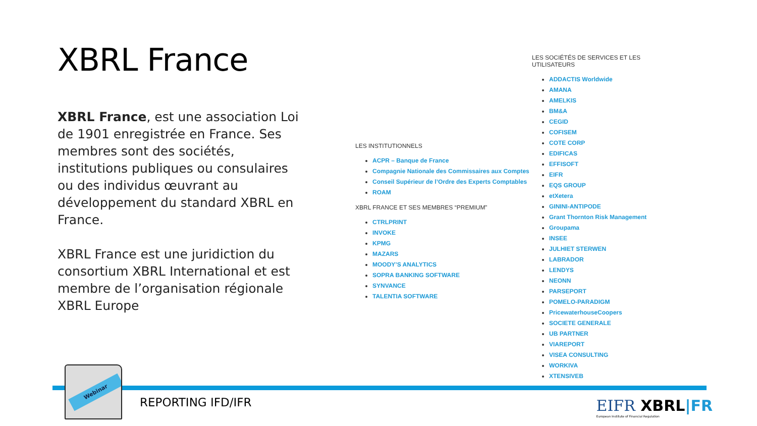XBRL France
XBRL France, est une association Loi de 1901 enregistrée en France. Ses membres sont des sociétés, institutions publiques ou consulaires ou des individus œuvrant au développement du standard XBRL en France.
XBRL France est une juridiction du consortium XBRL International et est membre de l’organisation régionale XBRL Europe
LES INSTITUTIONNELS
ACPR – Banque de France
Compagnie Nationale des Commissaires aux Comptes
Conseil Supérieur de l’Ordre des Experts Comptables
ROAM
XBRL FRANCE ET SES MEMBRES “PREMIUM”
CTRLPRINT
INVOKE
KPMG
MAZARS
MOODY’S ANALYTICS
SOPRA BANKING SOFTWARE
SYNVANCE
TALENTIA SOFTWARE
LES SOCIÉTÉS DE SERVICES ET LES UTILISATEURS
ADDACTIS Worldwide
AMANA
AMELKIS
BM&A
CEGID
COFISEM
COTE CORP
EDIFICAS
EFFISOFT
EIFR
EQS GROUP
etXetera
GININI-ANTIPODE
Grant Thornton Risk Management
Groupama
INSEE
JULHIET STERWEN
LABRADOR
LENDYS
NEONN
PARSEPORT
POMELO-PARADIGM
PricewaterhouseCoopers
SOCIETE GENERALE
UB PARTNER
VIAREPORT
VISEA CONSULTING
WORKIVA
XTENSIVEB
Webinar
REPORTING IFD/IFR
EIFR XBRL|FR
European Institute of Financial Regulation